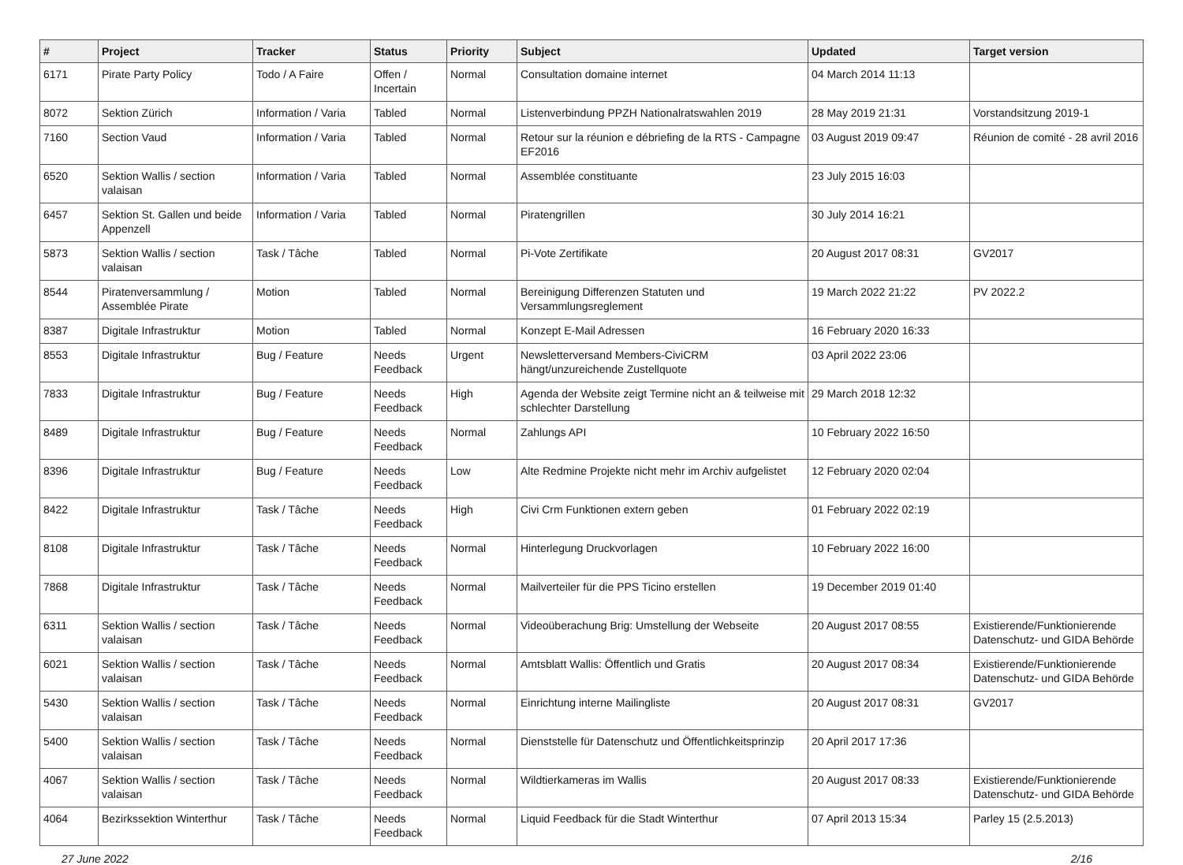| # | Project | Tracker | Status | Priority | Subject | Updated | Target version |
| --- | --- | --- | --- | --- | --- | --- | --- |
| 6171 | Pirate Party Policy | Todo / A Faire | Offen / Incertain | Normal | Consultation domaine internet | 04 March 2014 11:13 | |
| 8072 | Sektion Zürich | Information / Varia | Tabled | Normal | Listenverbindung PPZH Nationalratswahlen 2019 | 28 May 2019 21:31 | Vorstandsitzung 2019-1 |
| 7160 | Section Vaud | Information / Varia | Tabled | Normal | Retour sur la réunion e débriefing de la RTS - Campagne EF2016 | 03 August 2019 09:47 | Réunion de comité - 28 avril 2016 |
| 6520 | Sektion Wallis / section valaisan | Information / Varia | Tabled | Normal | Assemblée constituante | 23 July 2015 16:03 | |
| 6457 | Sektion St. Gallen und beide Appenzell | Information / Varia | Tabled | Normal | Piratengrillen | 30 July 2014 16:21 | |
| 5873 | Sektion Wallis / section valaisan | Task / Tâche | Tabled | Normal | Pi-Vote Zertifikate | 20 August 2017 08:31 | GV2017 |
| 8544 | Piratenversammlung / Assemblée Pirate | Motion | Tabled | Normal | Bereinigung Differenzen Statuten und Versammlungsreglement | 19 March 2022 21:22 | PV 2022.2 |
| 8387 | Digitale Infrastruktur | Motion | Tabled | Normal | Konzept E-Mail Adressen | 16 February 2020 16:33 | |
| 8553 | Digitale Infrastruktur | Bug / Feature | Needs Feedback | Urgent | Newsletterversand Members-CiviCRM hängt/unzureichende Zustellquote | 03 April 2022 23:06 | |
| 7833 | Digitale Infrastruktur | Bug / Feature | Needs Feedback | High | Agenda der Website zeigt Termine nicht an & teilweise mit schlechter Darstellung | 29 March 2018 12:32 | |
| 8489 | Digitale Infrastruktur | Bug / Feature | Needs Feedback | Normal | Zahlungs API | 10 February 2022 16:50 | |
| 8396 | Digitale Infrastruktur | Bug / Feature | Needs Feedback | Low | Alte Redmine Projekte nicht mehr im Archiv aufgelistet | 12 February 2020 02:04 | |
| 8422 | Digitale Infrastruktur | Task / Tâche | Needs Feedback | High | Civi Crm Funktionen extern geben | 01 February 2022 02:19 | |
| 8108 | Digitale Infrastruktur | Task / Tâche | Needs Feedback | Normal | Hinterlegung Druckvorlagen | 10 February 2022 16:00 | |
| 7868 | Digitale Infrastruktur | Task / Tâche | Needs Feedback | Normal | Mailverteiler für die PPS Ticino erstellen | 19 December 2019 01:40 | |
| 6311 | Sektion Wallis / section valaisan | Task / Tâche | Needs Feedback | Normal | Videoüberachung Brig: Umstellung der Webseite | 20 August 2017 08:55 | Existierende/Funktionierende Datenschutz- und GIDA Behörde |
| 6021 | Sektion Wallis / section valaisan | Task / Tâche | Needs Feedback | Normal | Amtsblatt Wallis: Öffentlich und Gratis | 20 August 2017 08:34 | Existierende/Funktionierende Datenschutz- und GIDA Behörde |
| 5430 | Sektion Wallis / section valaisan | Task / Tâche | Needs Feedback | Normal | Einrichtung interne Mailingliste | 20 August 2017 08:31 | GV2017 |
| 5400 | Sektion Wallis / section valaisan | Task / Tâche | Needs Feedback | Normal | Dienststelle für Datenschutz und Öffentlichkeitsprinzip | 20 April 2017 17:36 | |
| 4067 | Sektion Wallis / section valaisan | Task / Tâche | Needs Feedback | Normal | Wildtierkameras im Wallis | 20 August 2017 08:33 | Existierende/Funktionierende Datenschutz- und GIDA Behörde |
| 4064 | Bezirkssektion Winterthur | Task / Tâche | Needs Feedback | Normal | Liquid Feedback für die Stadt Winterthur | 07 April 2013 15:34 | Parley 15 (2.5.2013) |
27 June 2022 2/16